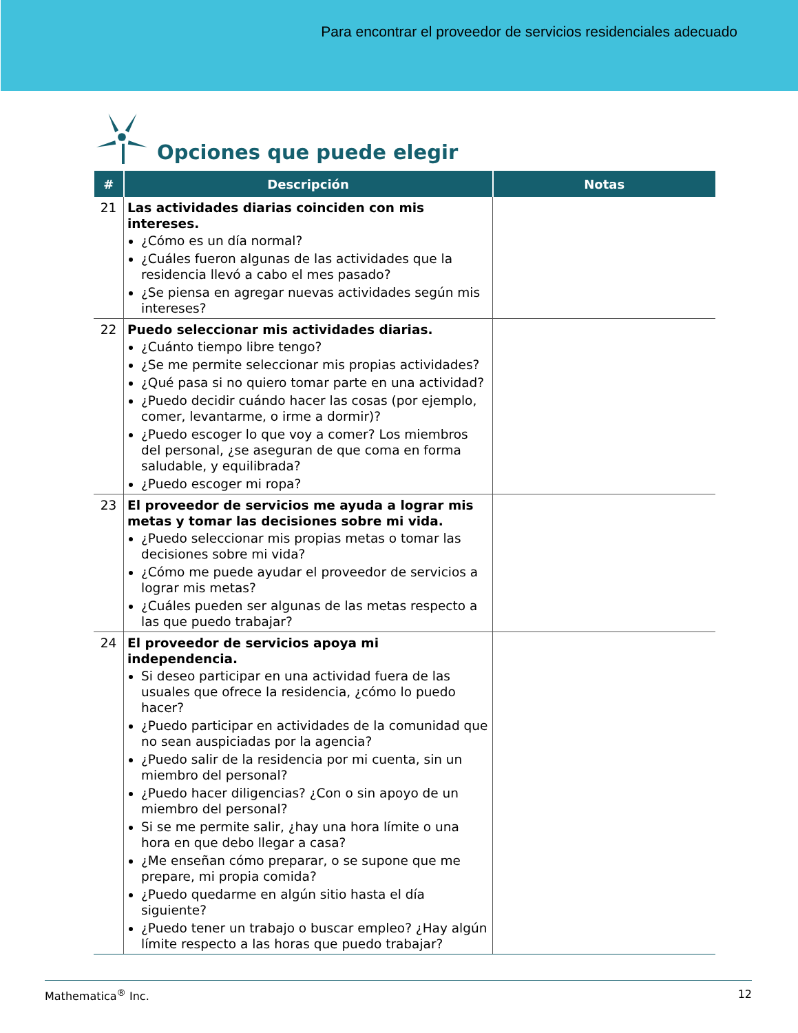Para encontrar el proveedor de servicios residenciales adecuado
Opciones que puede elegir
| # | Descripción | Notas |
| --- | --- | --- |
| 21 | Las actividades diarias coinciden con mis intereses. ¿Cómo es un día normal? ¿Cuáles fueron algunas de las actividades que la residencia llevó a cabo el mes pasado? ¿Se piensa en agregar nuevas actividades según mis intereses? | |
| 22 | Puedo seleccionar mis actividades diarias. ¿Cuánto tiempo libre tengo? ¿Se me permite seleccionar mis propias actividades? ¿Qué pasa si no quiero tomar parte en una actividad? ¿Puedo decidir cuándo hacer las cosas (por ejemplo, comer, levantarme, o irme a dormir)? ¿Puedo escoger lo que voy a comer? Los miembros del personal, ¿se aseguran de que coma en forma saludable, y equilibrada? ¿Puedo escoger mi ropa? | |
| 23 | El proveedor de servicios me ayuda a lograr mis metas y tomar las decisiones sobre mi vida. ¿Puedo seleccionar mis propias metas o tomar las decisiones sobre mi vida? ¿Cómo me puede ayudar el proveedor de servicios a lograr mis metas? ¿Cuáles pueden ser algunas de las metas respecto a las que puedo trabajar? | |
| 24 | El proveedor de servicios apoya mi independencia. Si deseo participar en una actividad fuera de las usuales que ofrece la residencia, ¿cómo lo puedo hacer? ¿Puedo participar en actividades de la comunidad que no sean auspiciadas por la agencia? ¿Puedo salir de la residencia por mi cuenta, sin un miembro del personal? ¿Puedo hacer diligencias? ¿Con o sin apoyo de un miembro del personal? Si se me permite salir, ¿hay una hora límite o una hora en que debo llegar a casa? ¿Me enseñan cómo preparar, o se supone que me prepare, mi propia comida? ¿Puedo quedarme en algún sitio hasta el día siguiente? ¿Puedo tener un trabajo o buscar empleo? ¿Hay algún límite respecto a las horas que puedo trabajar? | |
Mathematica<sup>®</sup> Inc. 12